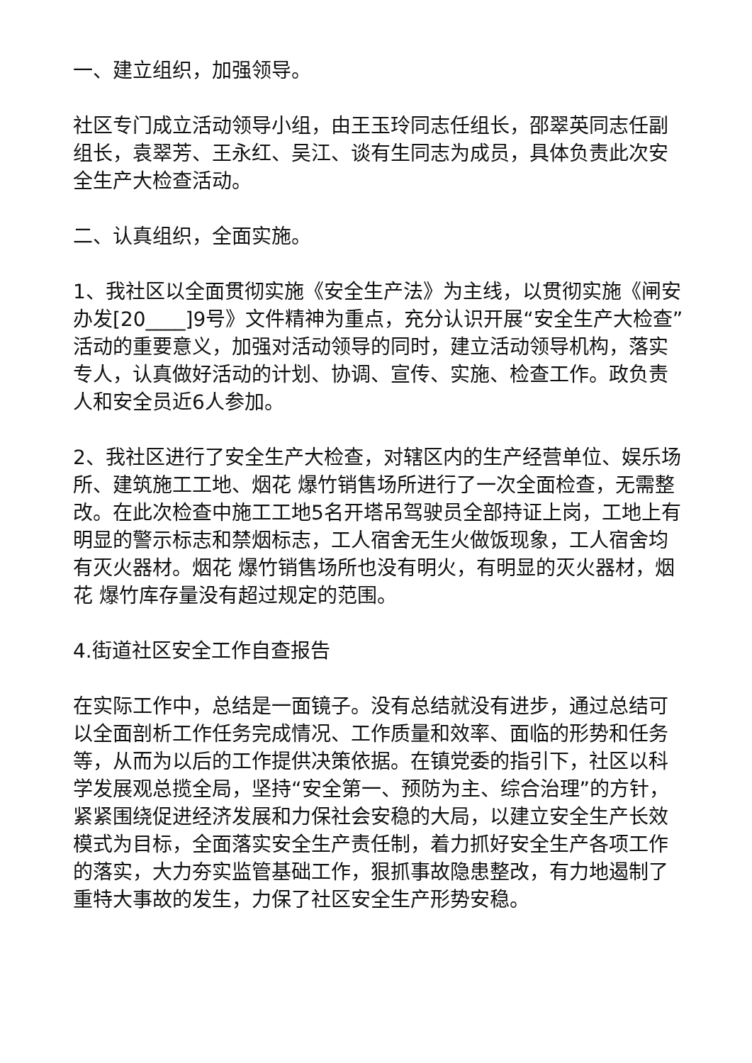一、建立组织，加强领导。
社区专门成立活动领导小组，由王玉玲同志任组长，邵翠英同志任副组长，袁翠芳、王永红、吴江、谈有生同志为成员，具体负责此次安全生产大检查活动。
二、认真组织，全面实施。
1、我社区以全面贯彻实施《安全生产法》为主线，以贯彻实施《闸安办发[20____]9号》文件精神为重点，充分认识开展“安全生产大检查”活动的重要意义，加强对活动领导的同时，建立活动领导机构，落实专人，认真做好活动的计划、协调、宣传、实施、检查工作。政负责人和安全员近6人参加。
2、我社区进行了安全生产大检查，对辖区内的生产经营单位、娱乐场所、建筑施工工地、烟花 爆竹销售场所进行了一次全面检查，无需整改。在此次检查中施工工地5名开塔吊驾驶员全部持证上岗，工地上有明显的警示标志和禁烟标志，工人宿舍无生火做饭现象，工人宿舍均有灭火器材。烟花 爆竹销售场所也没有明火，有明显的灭火器材，烟花 爆竹库存量没有超过规定的范围。
4.街道社区安全工作自查报告
在实际工作中，总结是一面镜子。没有总结就没有进步，通过总结可以全面剖析工作任务完成情况、工作质量和效率、面临的形势和任务等，从而为以后的工作提供决策依据。在镇党委的指引下，社区以科学发展观总揽全局，坚持“安全第一、预防为主、综合治理”的方针，紧紧围绕促进经济发展和力保社会安稳的大局，以建立安全生产长效模式为目标，全面落实安全生产责任制，着力抓好安全生产各项工作的落实，大力夯实监管基础工作，狠抓事故隐患整改，有力地遏制了重特大事故的发生，力保了社区安全生产形势安稳。